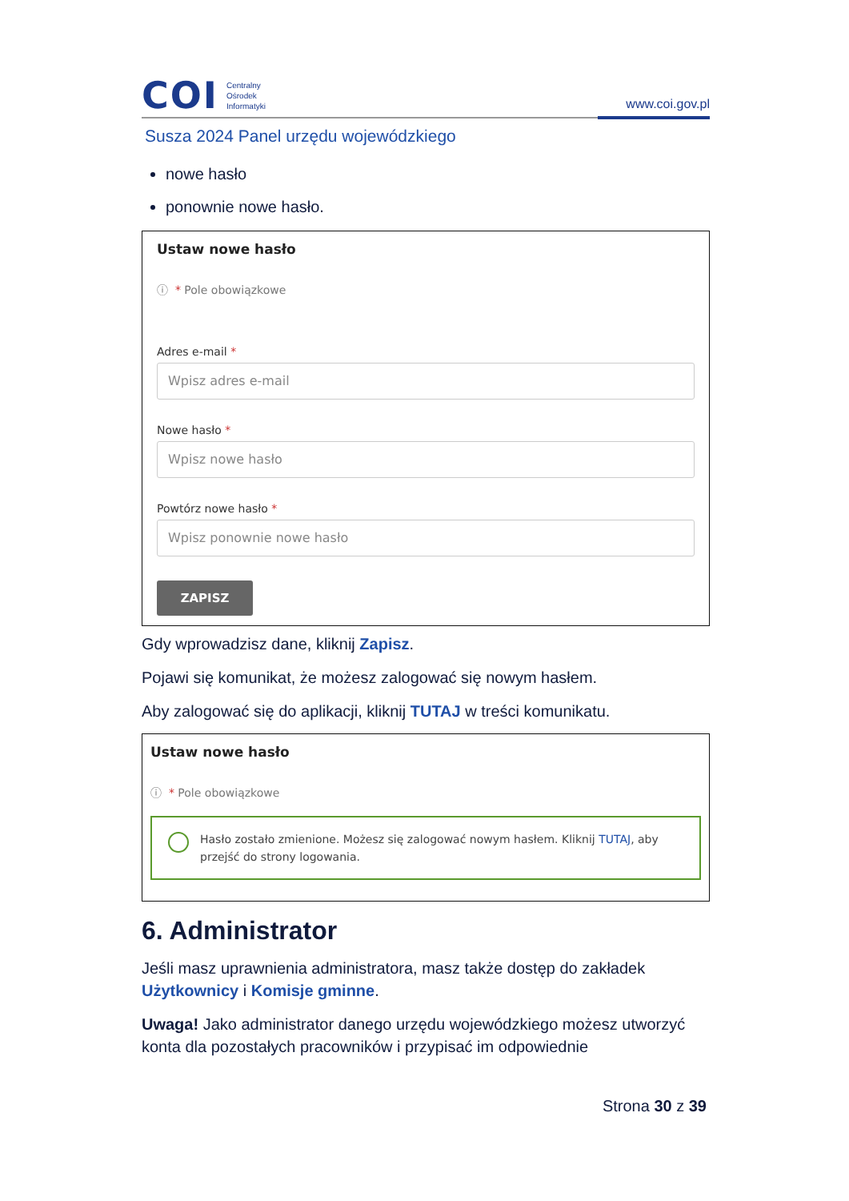COI
Centralny
Ośrodek
Informatyki
www.coi.gov.pl
Susza 2024 Panel urzędu wojewódzkiego
nowe hasło
ponownie nowe hasło.
Ustaw nowe hasło
ⓘ * Pole obowiązkowe
Adres e-mail *
Wpisz adres e-mail
Nowe hasło *
Wpisz nowe hasło
Powtórz nowe hasło *
Wpisz ponownie nowe hasło
ZAPISZ
Gdy wprowadzisz dane, kliknij Zapisz.
Pojawi się komunikat, że możesz zalogować się nowym hasłem.
Aby zalogować się do aplikacji, kliknij TUTAJ w treści komunikatu.
Ustaw nowe hasło
ⓘ * Pole obowiązkowe
Hasło zostało zmienione. Możesz się zalogować nowym hasłem. Kliknij TUTAJ, aby przejść do strony logowania.
6. Administrator
Jeśli masz uprawnienia administratora, masz także dostęp do zakładek Użytkownicy i Komisje gminne.
Uwaga! Jako administrator danego urzędu wojewódzkiego możesz utworzyć konta dla pozostałych pracowników i przypisać im odpowiednie
Strona 30 z 39